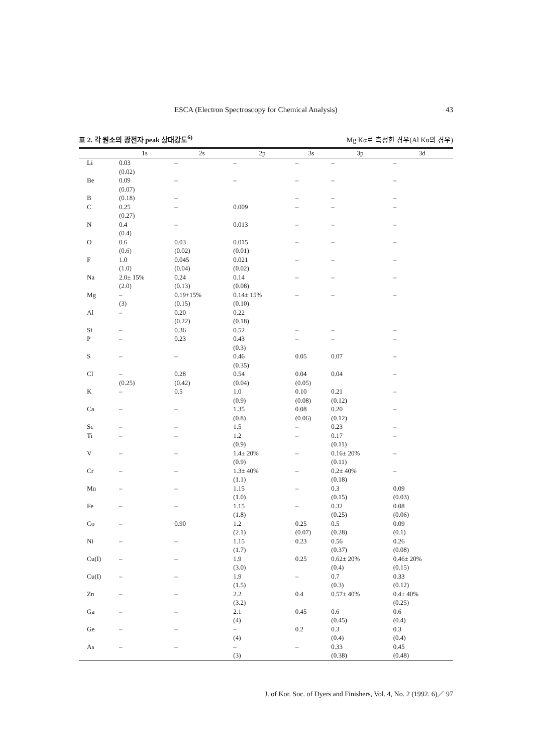ESCA (Electron Spectroscopy for Chemical Analysis) 43
표 2. 각 원소의 광전자 peak 상대강도<sup>6)</sup> Mg Kα로 측정한 경우(Al Kα의 경우)
| | 1s | 2s | 2p | 3s | 3p | 3d |
| --- | --- | --- | --- | --- | --- | --- |
| Li | 0.03 (0.02) | – | – | – | – | – |
| Be | 0.09 (0.07) | – | – | – | – | – |
| B | (0.18) | – | | – | – | – |
| C | 0.25 (0.27) | – | 0.009 | – | – | – |
| N | 0.4 (0.4) | – | 0.013 | – | – | – |
| O | 0.6 (0.6) | 0.03 (0.02) | 0.015 (0.01) | – | – | – |
| F | 1.0 (1.0) | 0.045 (0.04) | 0.021 (0.02) | – | – | – |
| Na | 2.0± 15% (2.0) | 0.24 (0.13) | 0.14 (0.08) | – | – | – |
| Mg | – (3) | 0.19+15% (0.15) | 0.14± 15% (0.10) | – | – | – |
| Al | – | 0.20 (0.22) | 0.22 (0.18) | | | |
| Si | – | 0.36 | 0.52 | – | – | – |
| P | – | 0.23 | 0.43 (0.3) | – | – | – |
| S | – | – | 0.46 (0.35) | 0.05 | 0.07 | – |
| Cl | – (0.25) | 0.28 (0.42) | 0.54 (0.04) | 0.04 (0.05) | 0.04 | – |
| K | – | 0.5 | 1.0 (0.9) | 0.10 (0.08) | 0.21 (0.12) | – |
| Ca | – | – | 1.35 (0.8) | 0.08 (0.06) | 0.20 (0.12) | – |
| Sc | – | – | 1.5 | – | 0.23 | – |
| Ti | – | – | 1.2 (0.9) | – | 0.17 (0.11) | – |
| V | – | – | 1.4± 20% (0.9) | – | 0.16± 20% (0.11) | – |
| Cr | – | – | 1.3± 40% (1.1) | – | 0.2± 40% (0.18) | – |
| Mn | – | – | 1.15 (1.0) | – | 0.3 (0.15) | 0.09 (0.03) |
| Fe | – | – | 1.15 (1.8) | – | 0.32 (0.25) | 0.08 (0.06) |
| Co | – | 0.90 | 1.2 (2.1) | 0.25 (0.07) | 0.5 (0.28) | 0.09 (0.1) |
| Ni | – | – | 1.15 (1.7) | 0.23 | 0.56 (0.37) | 0.26 (0.08) |
| Cu(I) | – | – | 1.9 (3.0) | 0.25 | 0.62± 20% (0.4) | 0.46± 20% (0.15) |
| Cu(I) | – | – | 1.9 (1.5) | – | 0.7 (0.3) | 0.33 (0.12) |
| Zn | – | – | 2.2 (3.2) | 0.4 | 0.57± 40% | 0.4± 40% (0.25) |
| Ga | – | – | 2.1 (4) | 0.45 | 0.6 (0.45) | 0.6 (0.4) |
| Ge | – | – | – (4) | 0.2 | 0.3 (0.4) | 0.3 (0.4) |
| As | – | – | – (3) | – | 0.33 (0.38) | 0.45 (0.48) |
J. of Kor. Soc. of Dyers and Finishers, Vol. 4, No. 2 (1992. 6)／ 97